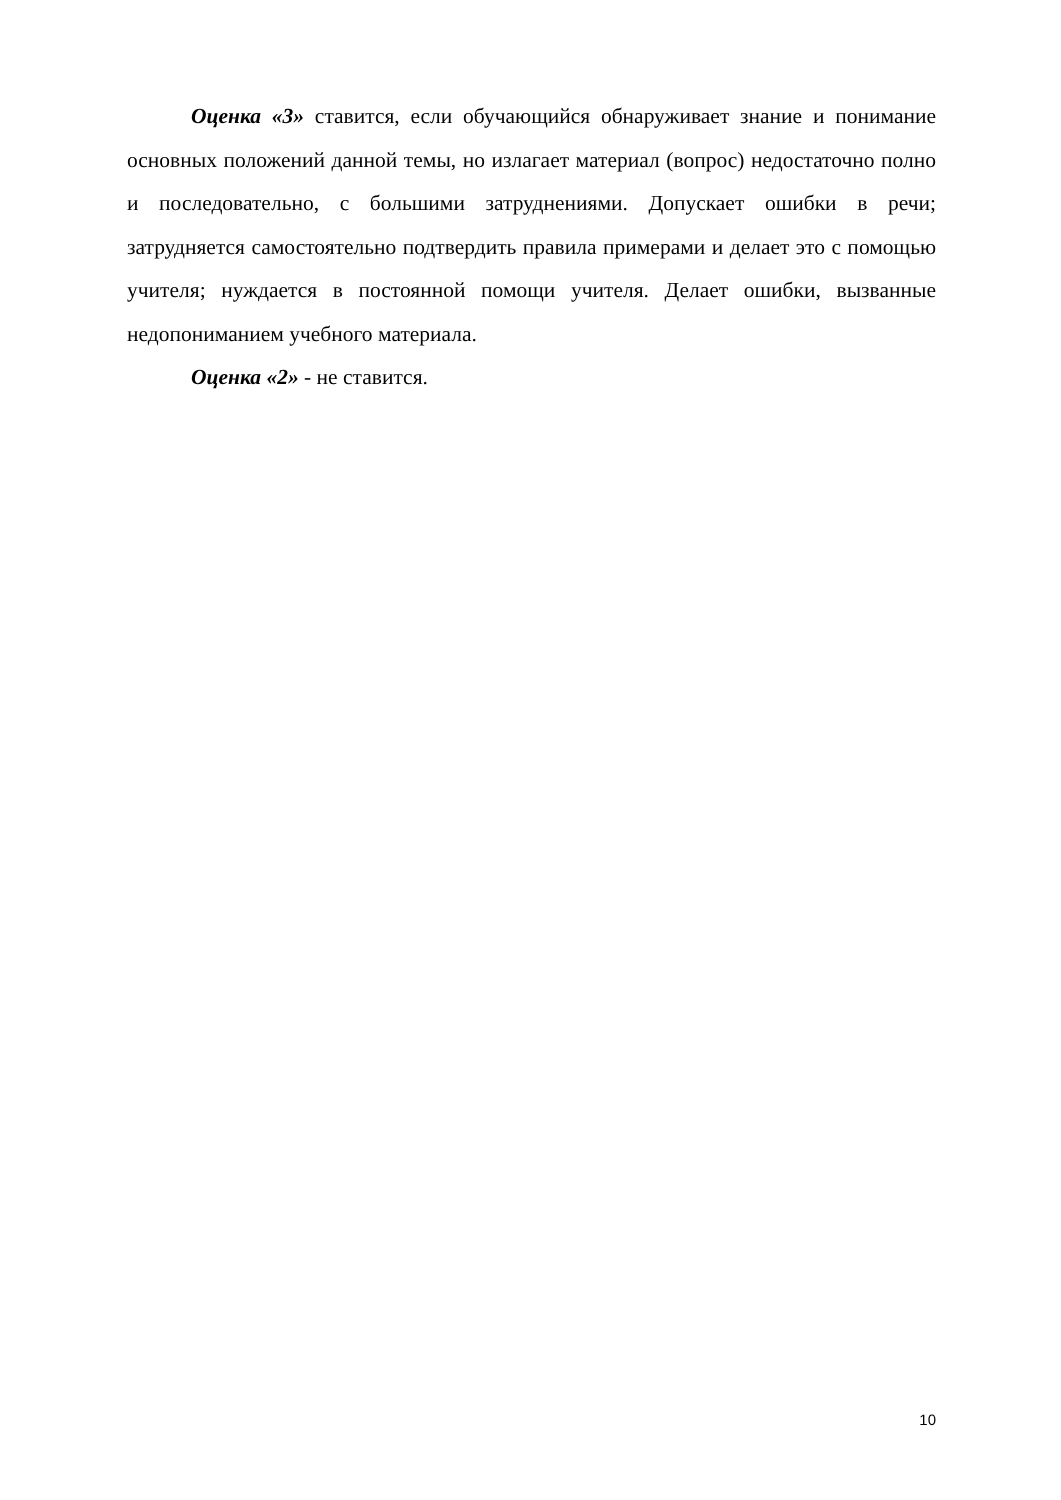Оценка «3» ставится, если обучающийся обнаруживает знание и понимание основных положений данной темы, но излагает материал (вопрос) недостаточно полно и последовательно, с большими затруднениями. Допускает ошибки в речи; затрудняется самостоятельно подтвердить правила примерами и делает это с помощью учителя; нуждается в постоянной помощи учителя. Делает ошибки, вызванные недопониманием учебного материала.
Оценка «2» - не ставится.
10